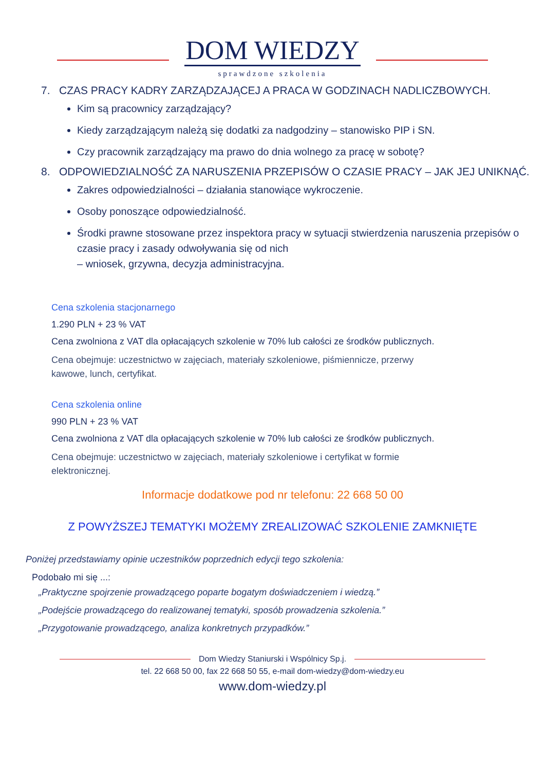DOM WIEDZY
sprawdzone szkolenia
7. CZAS PRACY KADRY ZARZĄDZAJĄCEJ A PRACA W GODZINACH NADLICZBOWYCH.
Kim są pracownicy zarządzający?
Kiedy zarządzającym należą się dodatki za nadgodziny – stanowisko PIP i SN.
Czy pracownik zarządzający ma prawo do dnia wolnego za pracę w sobotę?
8. ODPOWIEDZIALNOŚĆ ZA NARUSZENIA PRZEPISÓW O CZASIE PRACY – JAK JEJ UNIKNĄĆ.
Zakres odpowiedzialności – działania stanowiące wykroczenie.
Osoby ponoszące odpowiedzialność.
Środki prawne stosowane przez inspektora pracy w sytuacji stwierdzenia naruszenia przepisów o czasie pracy i zasady odwoływania się od nich
– wniosek, grzywna, decyzja administracyjna.
Cena szkolenia stacjonarnego
1.290 PLN + 23 % VAT
Cena zwolniona z VAT dla opłacających szkolenie w 70% lub całości ze środków publicznych.
Cena obejmuje: uczestnictwo w zajęciach, materiały szkoleniowe, piśmiennicze, przerwy
kawowe, lunch, certyfikat.
Cena szkolenia online
990 PLN + 23 % VAT
Cena zwolniona z VAT dla opłacających szkolenie w 70% lub całości ze środków publicznych.
Cena obejmuje: uczestnictwo w zajęciach, materiały szkoleniowe i certyfikat w formie
elektronicznej.
Informacje dodatkowe pod nr telefonu: 22 668 50 00
Z POWYŻSZEJ TEMATYKI MOŻEMY ZREALIZOWAĆ SZKOLENIE ZAMKNIĘTE
Poniżej przedstawiamy opinie uczestników poprzednich edycji tego szkolenia:
Podobało mi się ...:
„Praktyczne spojrzenie prowadzącego poparte bogatym doświadczeniem i wiedzą.”
„Podejście prowadzącego do realizowanej tematyki, sposób prowadzenia szkolenia.”
„Przygotowanie prowadzącego, analiza konkretnych przypadków.”
Dom Wiedzy Staniurski i Wspólnicy Sp.j.
tel. 22 668 50 00, fax 22 668 50 55, e-mail dom-wiedzy@dom-wiedzy.eu
www.dom-wiedzy.pl